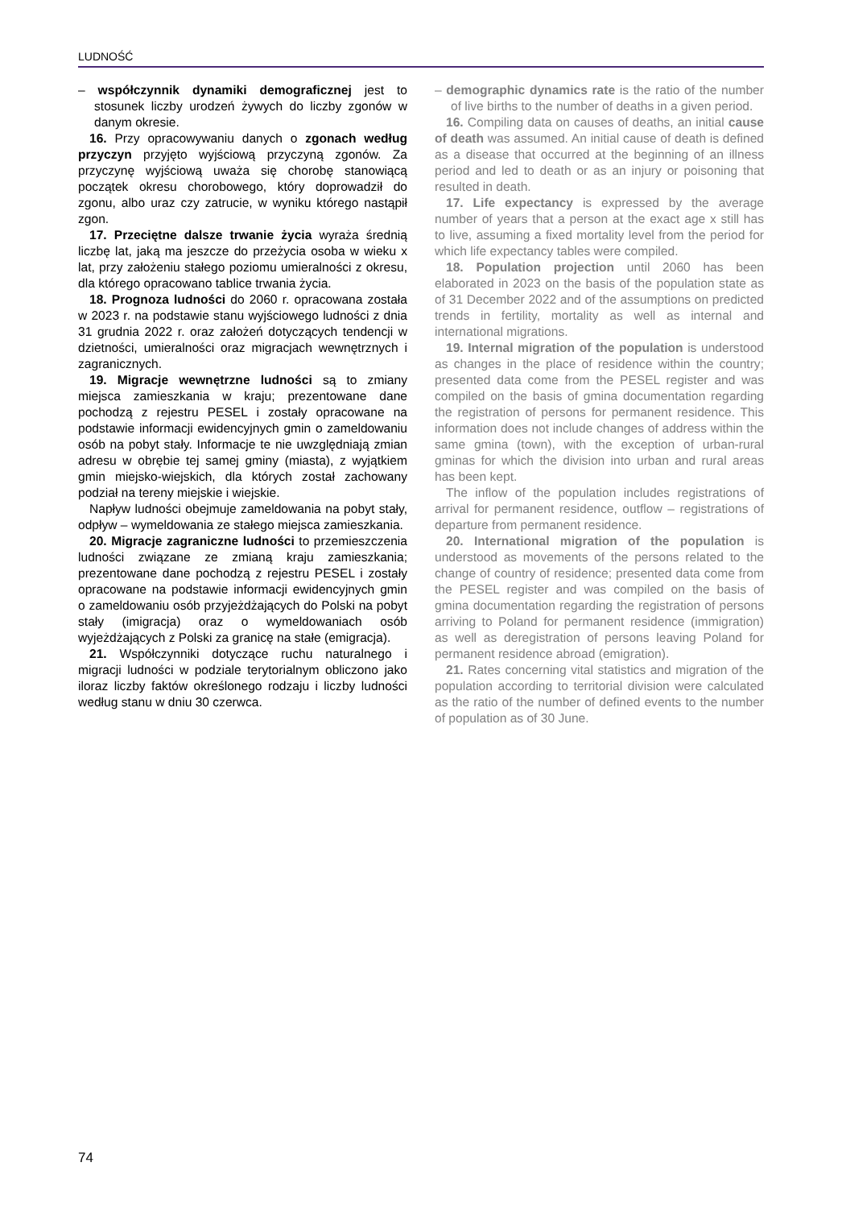LUDNOŚĆ
– współczynnik dynamiki demograficznej jest to stosunek liczby urodzeń żywych do liczby zgonów w danym okresie.
16. Przy opracowywaniu danych o zgonach według przyczyn przyjęto wyjściową przyczyną zgonów. Za przyczynę wyjściową uważa się chorobę stanowiącą początek okresu chorobowego, który doprowadził do zgonu, albo uraz czy zatrucie, w wyniku którego nastąpił zgon.
17. Przeciętne dalsze trwanie życia wyraża średnią liczbę lat, jaką ma jeszcze do przeżycia osoba w wieku x lat, przy założeniu stałego poziomu umieralności z okresu, dla którego opracowano tablice trwania życia.
18. Prognoza ludności do 2060 r. opracowana została w 2023 r. na podstawie stanu wyjściowego ludności z dnia 31 grudnia 2022 r. oraz założeń dotyczących tendencji w dzietności, umieralności oraz migracjach wewnętrznych i zagranicznych.
19. Migracje wewnętrzne ludności są to zmiany miejsca zamieszkania w kraju; prezentowane dane pochodzą z rejestru PESEL i zostały opracowane na podstawie informacji ewidencyjnych gmin o zameldowaniu osób na pobyt stały. Informacje te nie uwzględniają zmian adresu w obrębie tej samej gminy (miasta), z wyjątkiem gmin miejsko-wiejskich, dla których został zachowany podział na tereny miejskie i wiejskie.
Napływ ludności obejmuje zameldowania na pobyt stały, odpływ – wymeldowania ze stałego miejsca zamieszkania.
20. Migracje zagraniczne ludności to przemieszczenia ludności związane ze zmianą kraju zamieszkania; prezentowane dane pochodzą z rejestru PESEL i zostały opracowane na podstawie informacji ewidencyjnych gmin o zameldowaniu osób przyjeżdżających do Polski na pobyt stały (imigracja) oraz o wymeldowaniach osób wyjeżdżających z Polski za granicę na stałe (emigracja).
21. Współczynniki dotyczące ruchu naturalnego i migracji ludności w podziale terytorialnym obliczono jako iloraz liczby faktów określonego rodzaju i liczby ludności według stanu w dniu 30 czerwca.
– demographic dynamics rate is the ratio of the number of live births to the number of deaths in a given period.
16. Compiling data on causes of deaths, an initial cause of death was assumed. An initial cause of death is defined as a disease that occurred at the beginning of an illness period and led to death or as an injury or poisoning that resulted in death.
17. Life expectancy is expressed by the average number of years that a person at the exact age x still has to live, assuming a fixed mortality level from the period for which life expectancy tables were compiled.
18. Population projection until 2060 has been elaborated in 2023 on the basis of the population state as of 31 December 2022 and of the assumptions on predicted trends in fertility, mortality as well as internal and international migrations.
19. Internal migration of the population is understood as changes in the place of residence within the country; presented data come from the PESEL register and was compiled on the basis of gmina documentation regarding the registration of persons for permanent residence. This information does not include changes of address within the same gmina (town), with the exception of urban-rural gminas for which the division into urban and rural areas has been kept.
The inflow of the population includes registrations of arrival for permanent residence, outflow – registrations of departure from permanent residence.
20. International migration of the population is understood as movements of the persons related to the change of country of residence; presented data come from the PESEL register and was compiled on the basis of gmina documentation regarding the registration of persons arriving to Poland for permanent residence (immigration) as well as deregistration of persons leaving Poland for permanent residence abroad (emigration).
21. Rates concerning vital statistics and migration of the population according to territorial division were calculated as the ratio of the number of defined events to the number of population as of 30 June.
74